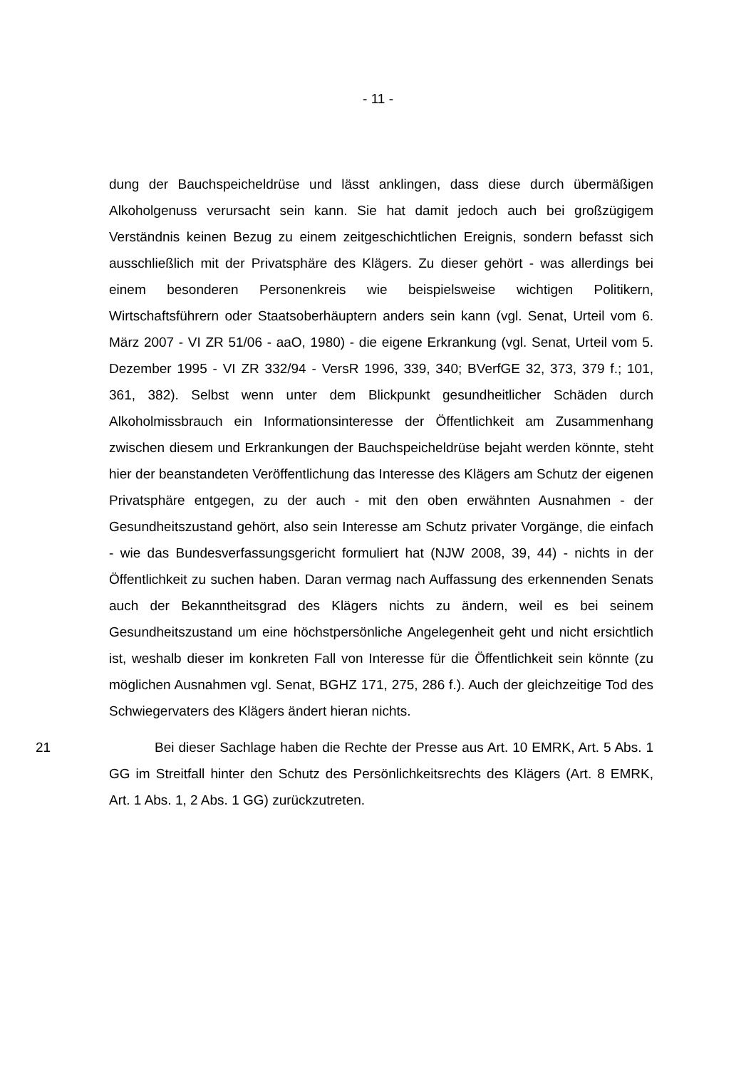- 11 -
dung der Bauchspeicheldrüse und lässt anklingen, dass diese durch übermäßigen Alkoholgenuss verursacht sein kann. Sie hat damit jedoch auch bei großzügigem Verständnis keinen Bezug zu einem zeitgeschichtlichen Ereignis, sondern befasst sich ausschließlich mit der Privatsphäre des Klägers. Zu dieser gehört - was allerdings bei einem besonderen Personenkreis wie beispielsweise wichtigen Politikern, Wirtschaftsführern oder Staatsoberhäuptern anders sein kann (vgl. Senat, Urteil vom 6. März 2007 - VI ZR 51/06 - aaO, 1980) - die eigene Erkrankung (vgl. Senat, Urteil vom 5. Dezember 1995 - VI ZR 332/94 - VersR 1996, 339, 340; BVerfGE 32, 373, 379 f.; 101, 361, 382). Selbst wenn unter dem Blickpunkt gesundheitlicher Schäden durch Alkoholmissbrauch ein Informationsinteresse der Öffentlichkeit am Zusammenhang zwischen diesem und Erkrankungen der Bauchspeicheldrüse bejaht werden könnte, steht hier der beanstandeten Veröffentlichung das Interesse des Klägers am Schutz der eigenen Privatsphäre entgegen, zu der auch - mit den oben erwähnten Ausnahmen - der Gesundheitszustand gehört, also sein Interesse am Schutz privater Vorgänge, die einfach - wie das Bundesverfassungsgericht formuliert hat (NJW 2008, 39, 44) - nichts in der Öffentlichkeit zu suchen haben. Daran vermag nach Auffassung des erkennenden Senats auch der Bekanntheitsgrad des Klägers nichts zu ändern, weil es bei seinem Gesundheitszustand um eine höchstpersönliche Angelegenheit geht und nicht ersichtlich ist, weshalb dieser im konkreten Fall von Interesse für die Öffentlichkeit sein könnte (zu möglichen Ausnahmen vgl. Senat, BGHZ 171, 275, 286 f.). Auch der gleichzeitige Tod des Schwiegervaters des Klägers ändert hieran nichts.
21 Bei dieser Sachlage haben die Rechte der Presse aus Art. 10 EMRK, Art. 5 Abs. 1 GG im Streitfall hinter den Schutz des Persönlichkeitsrechts des Klägers (Art. 8 EMRK, Art. 1 Abs. 1, 2 Abs. 1 GG) zurückzutreten.